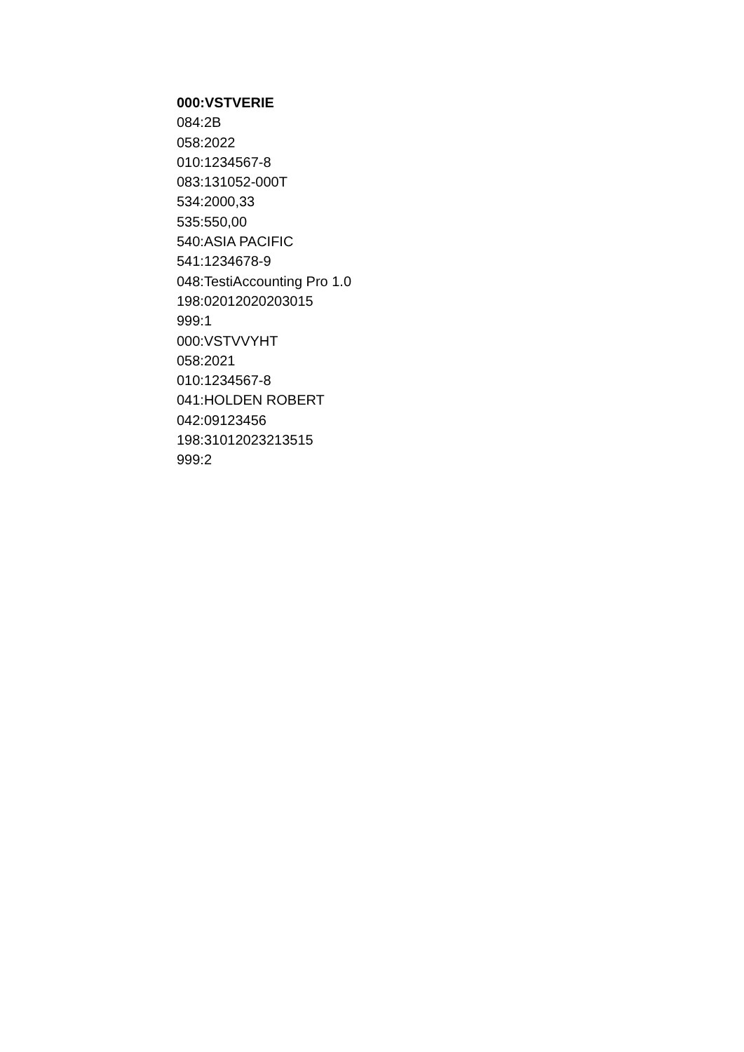000:VSTVERIE
084:2B
058:2022
010:1234567-8
083:131052-000T
534:2000,33
535:550,00
540:ASIA PACIFIC
541:1234678-9
048:TestiAccounting Pro 1.0
198:02012020203015
999:1
000:VSTVVYHT
058:2021
010:1234567-8
041:HOLDEN ROBERT
042:09123456
198:31012023213515
999:2